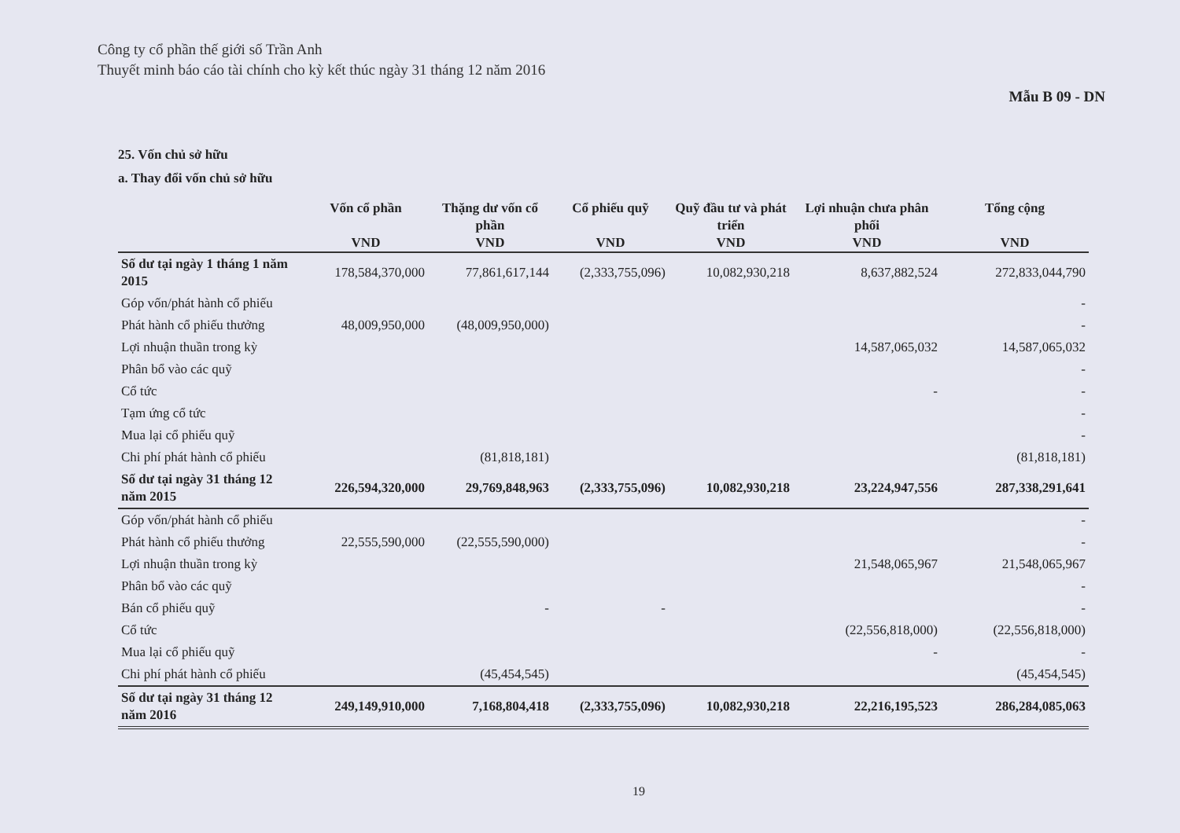Công ty cổ phần thế giới số Trần Anh
Thuyết minh báo cáo tài chính cho kỳ kết thúc ngày 31 tháng 12 năm 2016
Mẫu B 09 - DN
25. Vốn chủ sở hữu
a. Thay đổi vốn chủ sở hữu
| | Vốn cổ phần | Thặng dư vốn cổ phần | Cổ phiếu quỹ | Quỹ đầu tư và phát triển | Lợi nhuận chưa phân phối | Tổng cộng |
| --- | --- | --- | --- | --- | --- | --- |
| | VND | VND | VND | VND | VND | VND |
| Số dư tại ngày 1 tháng 1 năm 2015 | 178,584,370,000 | 77,861,617,144 | (2,333,755,096) | 10,082,930,218 | 8,637,882,524 | 272,833,044,790 |
| Góp vốn/phát hành cổ phiếu | | | | | | - |
| Phát hành cổ phiếu thưởng | 48,009,950,000 | (48,009,950,000) | | | | - |
| Lợi nhuận thuần trong kỳ | | | | | 14,587,065,032 | 14,587,065,032 |
| Phân bổ vào các quỹ | | | | | | - |
| Cổ tức | | | | | - | - |
| Tạm ứng cổ tức | | | | | | - |
| Mua lại cổ phiếu quỹ | | | | | | - |
| Chi phí phát hành cổ phiếu | | (81,818,181) | | | | (81,818,181) |
| Số dư tại ngày 31 tháng 12 năm 2015 | 226,594,320,000 | 29,769,848,963 | (2,333,755,096) | 10,082,930,218 | 23,224,947,556 | 287,338,291,641 |
| Góp vốn/phát hành cổ phiếu | | | | | | - |
| Phát hành cổ phiếu thưởng | 22,555,590,000 | (22,555,590,000) | | | | - |
| Lợi nhuận thuần trong kỳ | | | | | 21,548,065,967 | 21,548,065,967 |
| Phân bổ vào các quỹ | | | | | | - |
| Bán cổ phiếu quỹ | | - | - | | | - |
| Cổ tức | | | | | (22,556,818,000) | (22,556,818,000) |
| Mua lại cổ phiếu quỹ | | | | | - | - |
| Chi phí phát hành cổ phiếu | | (45,454,545) | | | | (45,454,545) |
| Số dư tại ngày 31 tháng 12 năm 2016 | 249,149,910,000 | 7,168,804,418 | (2,333,755,096) | 10,082,930,218 | 22,216,195,523 | 286,284,085,063 |
19